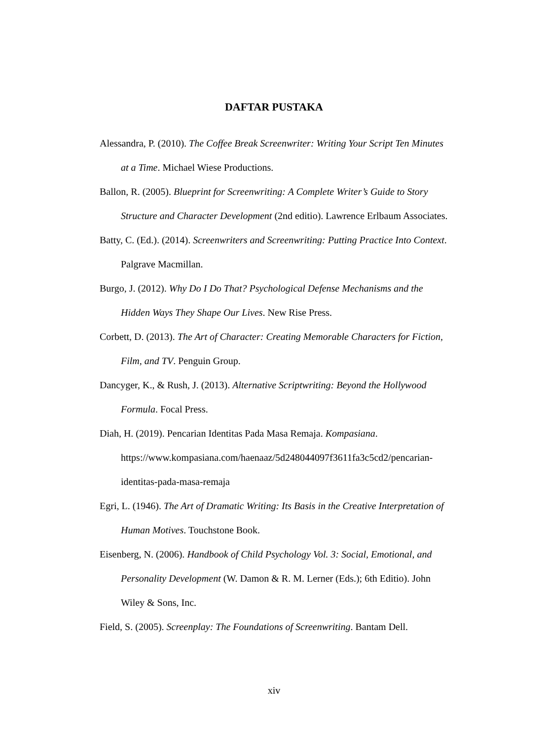DAFTAR PUSTAKA
Alessandra, P. (2010). The Coffee Break Screenwriter: Writing Your Script Ten Minutes at a Time. Michael Wiese Productions.
Ballon, R. (2005). Blueprint for Screenwriting: A Complete Writer’s Guide to Story Structure and Character Development (2nd editio). Lawrence Erlbaum Associates.
Batty, C. (Ed.). (2014). Screenwriters and Screenwriting: Putting Practice Into Context. Palgrave Macmillan.
Burgo, J. (2012). Why Do I Do That? Psychological Defense Mechanisms and the Hidden Ways They Shape Our Lives. New Rise Press.
Corbett, D. (2013). The Art of Character: Creating Memorable Characters for Fiction, Film, and TV. Penguin Group.
Dancyger, K., & Rush, J. (2013). Alternative Scriptwriting: Beyond the Hollywood Formula. Focal Press.
Diah, H. (2019). Pencarian Identitas Pada Masa Remaja. Kompasiana. https://www.kompasiana.com/haenaaz/5d248044097f3611fa3c5cd2/pencarian-identitas-pada-masa-remaja
Egri, L. (1946). The Art of Dramatic Writing: Its Basis in the Creative Interpretation of Human Motives. Touchstone Book.
Eisenberg, N. (2006). Handbook of Child Psychology Vol. 3: Social, Emotional, and Personality Development (W. Damon & R. M. Lerner (Eds.); 6th Editio). John Wiley & Sons, Inc.
Field, S. (2005). Screenplay: The Foundations of Screenwriting. Bantam Dell.
xiv